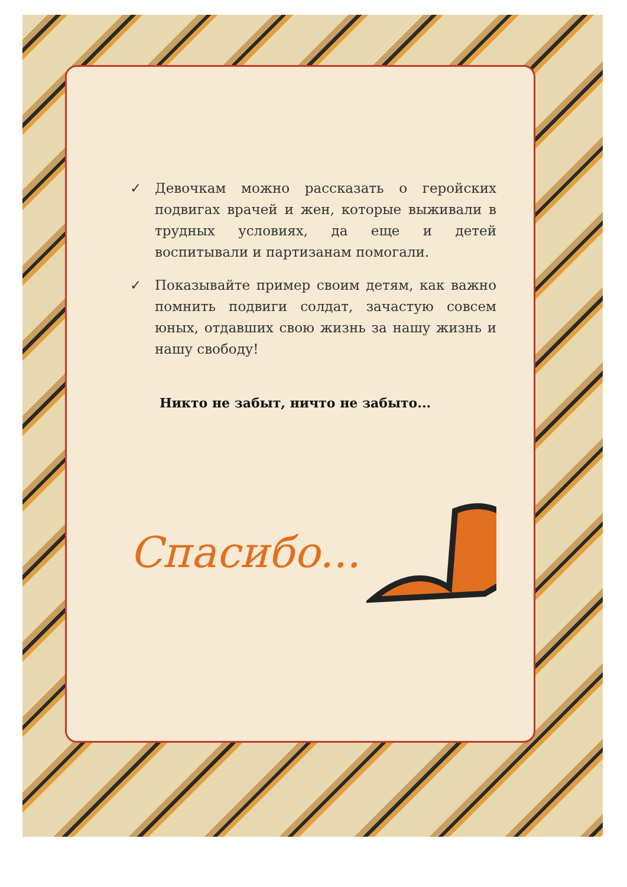✓ Девочкам можно рассказать о геройских подвигах врачей и жен, которые выживали в трудных условиях, да еще и детей воспитывали и партизанам помогали.
✓ Показывайте пример своим детям, как важно помнить подвиги солдат, зачастую совсем юных, отдавших свою жизнь за нашу жизнь и нашу свободу!
Никто не забыт, ничто не забыто...
Спасибо...